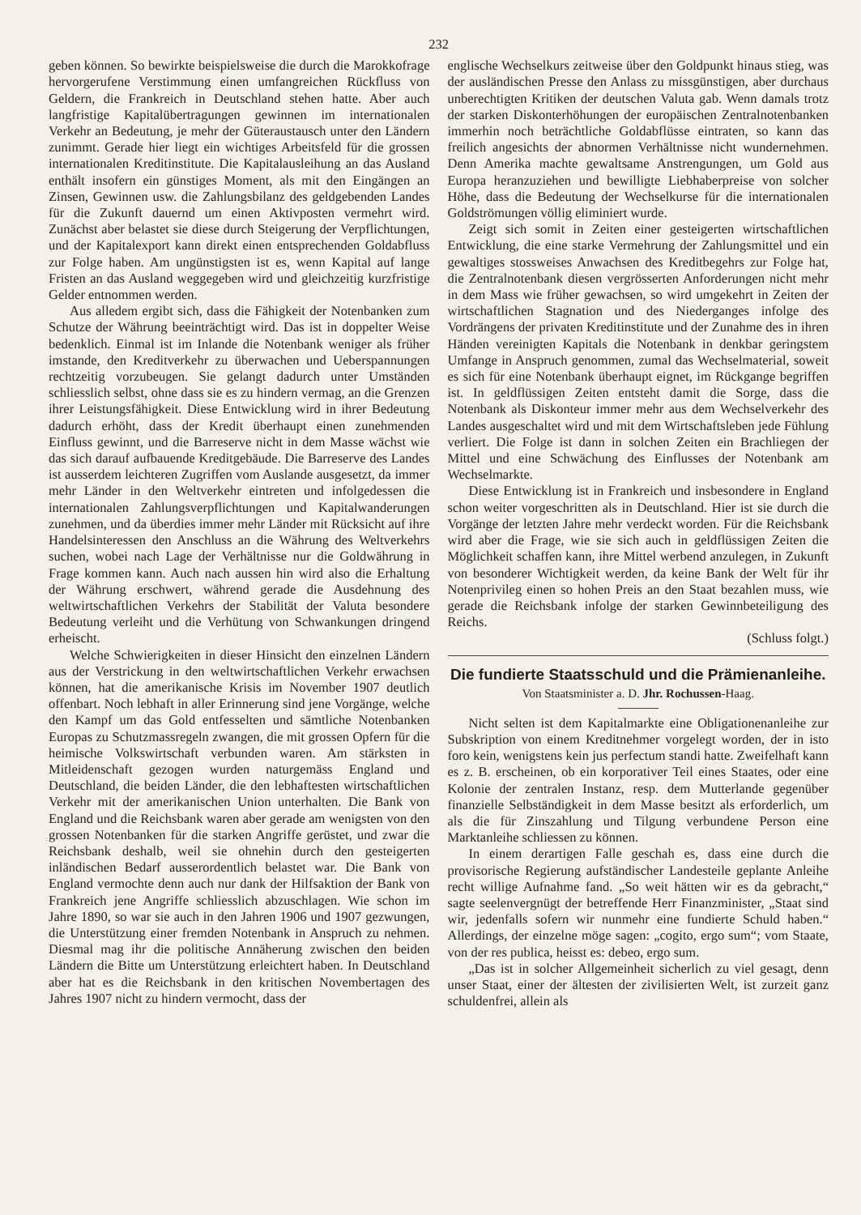232
geben können. So bewirkte beispielsweise die durch die Marokkofrage hervorgerufene Verstimmung einen umfangreichen Rückfluss von Geldern, die Frankreich in Deutschland stehen hatte. Aber auch langfristige Kapitalübertragungen gewinnen im internationalen Verkehr an Bedeutung, je mehr der Güteraustausch unter den Ländern zunimmt. Gerade hier liegt ein wichtiges Arbeitsfeld für die grossen internationalen Kreditinstitute. Die Kapitalausleihung an das Ausland enthält insofern ein günstiges Moment, als mit den Eingängen an Zinsen, Gewinnen usw. die Zahlungsbilanz des geldgebenden Landes für die Zukunft dauernd um einen Aktivposten vermehrt wird. Zunächst aber belastet sie diese durch Steigerung der Verpflichtungen, und der Kapitalexport kann direkt einen entsprechenden Goldabfluss zur Folge haben. Am ungünstigsten ist es, wenn Kapital auf lange Fristen an das Ausland weggegeben wird und gleichzeitig kurzfristige Gelder entnommen werden.
Aus alledem ergibt sich, dass die Fähigkeit der Notenbanken zum Schutze der Währung beeinträchtigt wird. Das ist in doppelter Weise bedenklich. Einmal ist im Inlande die Notenbank weniger als früher imstande, den Kreditverkehr zu überwachen und Ueberspannungen rechtzeitig vorzubeugen. Sie gelangt dadurch unter Umständen schliesslich selbst, ohne dass sie es zu hindern vermag, an die Grenzen ihrer Leistungsfähigkeit. Diese Entwicklung wird in ihrer Bedeutung dadurch erhöht, dass der Kredit überhaupt einen zunehmenden Einfluss gewinnt, und die Barreserve nicht in dem Masse wächst wie das sich darauf aufbauende Kreditgebäude. Die Barreserve des Landes ist ausserdem leichteren Zugriffen vom Auslande ausgesetzt, da immer mehr Länder in den Weltverkehr eintreten und infolgedessen die internationalen Zahlungsverpflichtungen und Kapitalwanderungen zunehmen, und da überdies immer mehr Länder mit Rücksicht auf ihre Handelsinteressen den Anschluss an die Währung des Weltverkehrs suchen, wobei nach Lage der Verhältnisse nur die Goldwährung in Frage kommen kann. Auch nach aussen hin wird also die Erhaltung der Währung erschwert, während gerade die Ausdehnung des weltwirtschaftlichen Verkehrs der Stabilität der Valuta besondere Bedeutung verleiht und die Verhütung von Schwankungen dringend erheischt.
Welche Schwierigkeiten in dieser Hinsicht den einzelnen Ländern aus der Verstrickung in den weltwirtschaftlichen Verkehr erwachsen können, hat die amerikanische Krisis im November 1907 deutlich offenbart. Noch lebhaft in aller Erinnerung sind jene Vorgänge, welche den Kampf um das Gold entfesselten und sämtliche Notenbanken Europas zu Schutzmassregeln zwangen, die mit grossen Opfern für die heimische Volkswirtschaft verbunden waren. Am stärksten in Mitleidenschaft gezogen wurden naturgemäss England und Deutschland, die beiden Länder, die den lebhaftesten wirtschaftlichen Verkehr mit der amerikanischen Union unterhalten. Die Bank von England und die Reichsbank waren aber gerade am wenigsten von den grossen Notenbanken für die starken Angriffe gerüstet, und zwar die Reichsbank deshalb, weil sie ohnehin durch den gesteigerten inländischen Bedarf ausserordentlich belastet war. Die Bank von England vermochte denn auch nur dank der Hilfsaktion der Bank von Frankreich jene Angriffe schliesslich abzuschlagen. Wie schon im Jahre 1890, so war sie auch in den Jahren 1906 und 1907 gezwungen, die Unterstützung einer fremden Notenbank in Anspruch zu nehmen. Diesmal mag ihr die politische Annäherung zwischen den beiden Ländern die Bitte um Unterstützung erleichtert haben. In Deutschland aber hat es die Reichsbank in den kritischen Novembertagen des Jahres 1907 nicht zu hindern vermocht, dass der
englische Wechselkurs zeitweise über den Goldpunkt hinaus stieg, was der ausländischen Presse den Anlass zu missgünstigen, aber durchaus unberechtigten Kritiken der deutschen Valuta gab. Wenn damals trotz der starken Diskonterhöhungen der europäischen Zentralnotenbanken immerhin noch beträchtliche Goldabflüsse eintraten, so kann das freilich angesichts der abnormen Verhältnisse nicht wundernehmen. Denn Amerika machte gewaltsame Anstrengungen, um Gold aus Europa heranzuziehen und bewilligte Liebhaberpreise von solcher Höhe, dass die Bedeutung der Wechselkurse für die internationalen Goldströmungen völlig eliminiert wurde.
Zeigt sich somit in Zeiten einer gesteigerten wirtschaftlichen Entwicklung, die eine starke Vermehrung der Zahlungsmittel und ein gewaltiges stossweises Anwachsen des Kreditbegehrs zur Folge hat, die Zentralnotenbank diesen vergrösserten Anforderungen nicht mehr in dem Mass wie früher gewachsen, so wird umgekehrt in Zeiten der wirtschaftlichen Stagnation und des Niederganges infolge des Vordrängens der privaten Kreditinstitute und der Zunahme des in ihren Händen vereinigten Kapitals die Notenbank in denkbar geringstem Umfange in Anspruch genommen, zumal das Wechselmaterial, soweit es sich für eine Notenbank überhaupt eignet, im Rückgange begriffen ist. In geldflüssigen Zeiten entsteht damit die Sorge, dass die Notenbank als Diskonteur immer mehr aus dem Wechselverkehr des Landes ausgeschaltet wird und mit dem Wirtschaftsleben jede Fühlung verliert. Die Folge ist dann in solchen Zeiten ein Brachliegen der Mittel und eine Schwächung des Einflusses der Notenbank am Wechselmarkte.
Diese Entwicklung ist in Frankreich und insbesondere in England schon weiter vorgeschritten als in Deutschland. Hier ist sie durch die Vorgänge der letzten Jahre mehr verdeckt worden. Für die Reichsbank wird aber die Frage, wie sie sich auch in geldflüssigen Zeiten die Möglichkeit schaffen kann, ihre Mittel werbend anzulegen, in Zukunft von besonderer Wichtigkeit werden, da keine Bank der Welt für ihr Notenprivileg einen so hohen Preis an den Staat bezahlen muss, wie gerade die Reichsbank infolge der starken Gewinnbeteiligung des Reichs.
(Schluss folgt.)
Die fundierte Staatsschuld und die Prämienanleihe.
Von Staatsminister a. D. Jhr. Rochussen-Haag.
Nicht selten ist dem Kapitalmarkte eine Obligationenanleihe zur Subskription von einem Kreditnehmer vorgelegt worden, der in isto foro kein, wenigstens kein jus perfectum standi hatte. Zweifelhaft kann es z. B. erscheinen, ob ein korporativer Teil eines Staates, oder eine Kolonie der zentralen Instanz, resp. dem Mutterlande gegenüber finanzielle Selbständigkeit in dem Masse besitzt als erforderlich, um als die für Zinszahlung und Tilgung verbundene Person eine Marktanleihe schliessen zu können.
In einem derartigen Falle geschah es, dass eine durch die provisorische Regierung aufständischer Landesteile geplante Anleihe recht willige Aufnahme fand. „So weit hätten wir es da gebracht,“ sagte seelenvergnügt der betreffende Herr Finanzminister, „Staat sind wir, jedenfalls sofern wir nunmehr eine fundierte Schuld haben.“ Allerdings, der einzelne möge sagen: „cogito, ergo sum“; vom Staate, von der res publica, heisst es: debeo, ergo sum.
„Das ist in solcher Allgemeinheit sicherlich zu viel gesagt, denn unser Staat, einer der ältesten der zivilisierten Welt, ist zurzeit ganz schuldenfrei, allein als